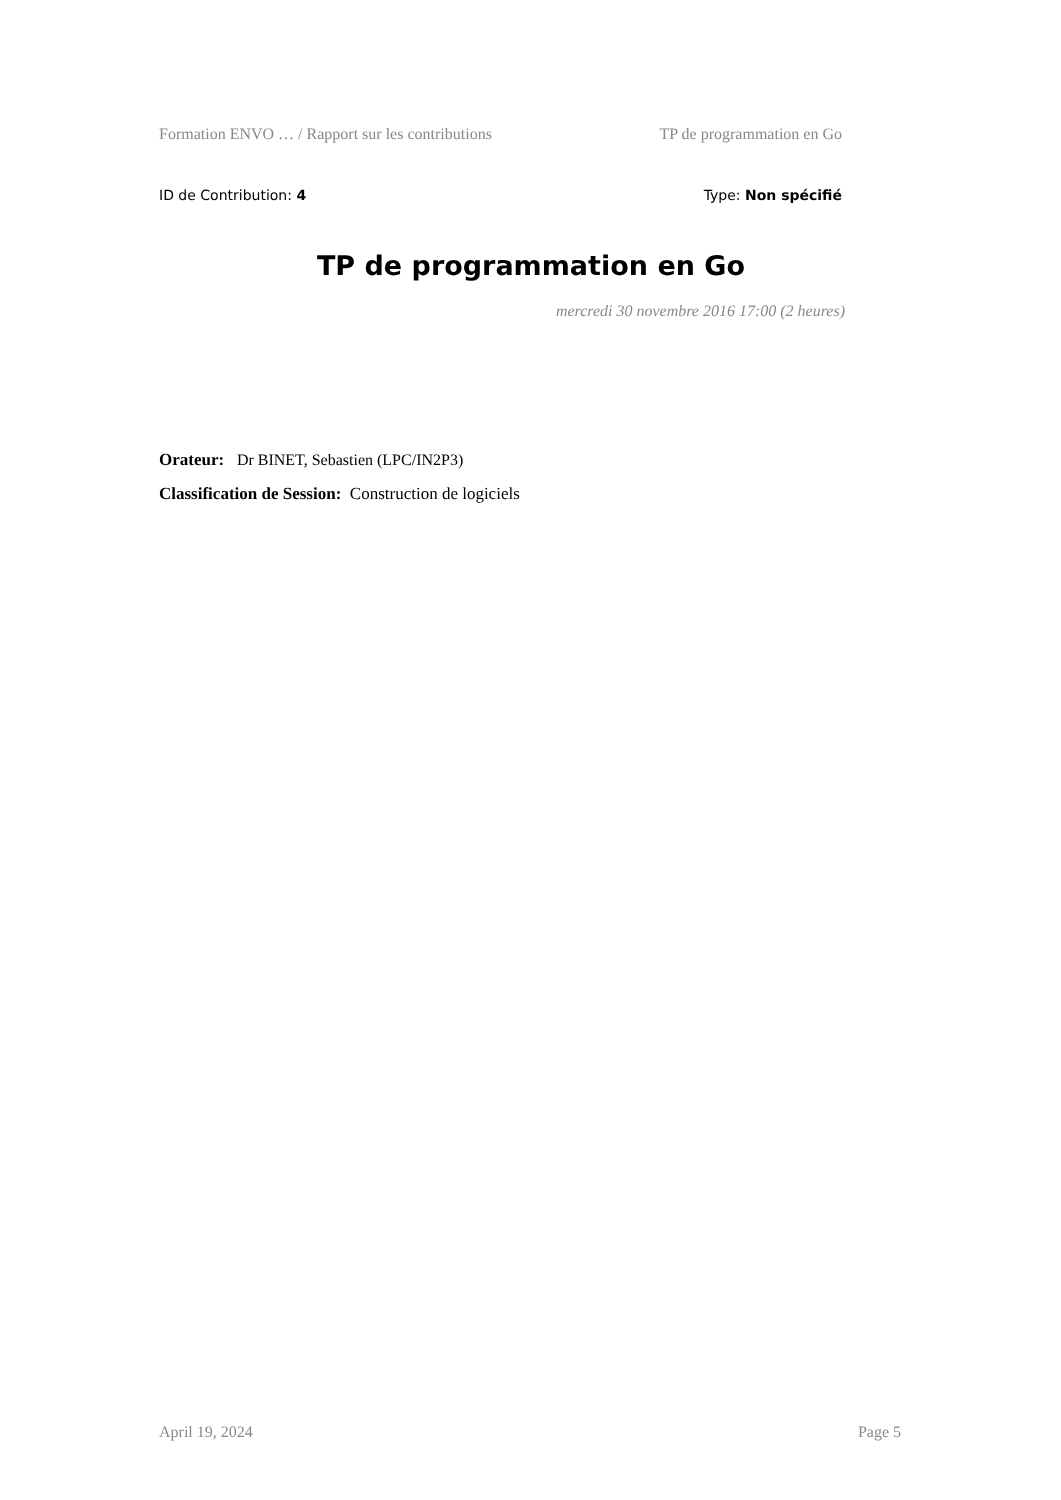Formation ENVO … / Rapport sur les contributions TP de programmation en Go
ID de Contribution: 4 Type: Non spécifié
TP de programmation en Go
mercredi 30 novembre 2016 17:00 (2 heures)
Orateur: Dr BINET, Sebastien (LPC/IN2P3)
Classification de Session: Construction de logiciels
April 19, 2024 Page 5